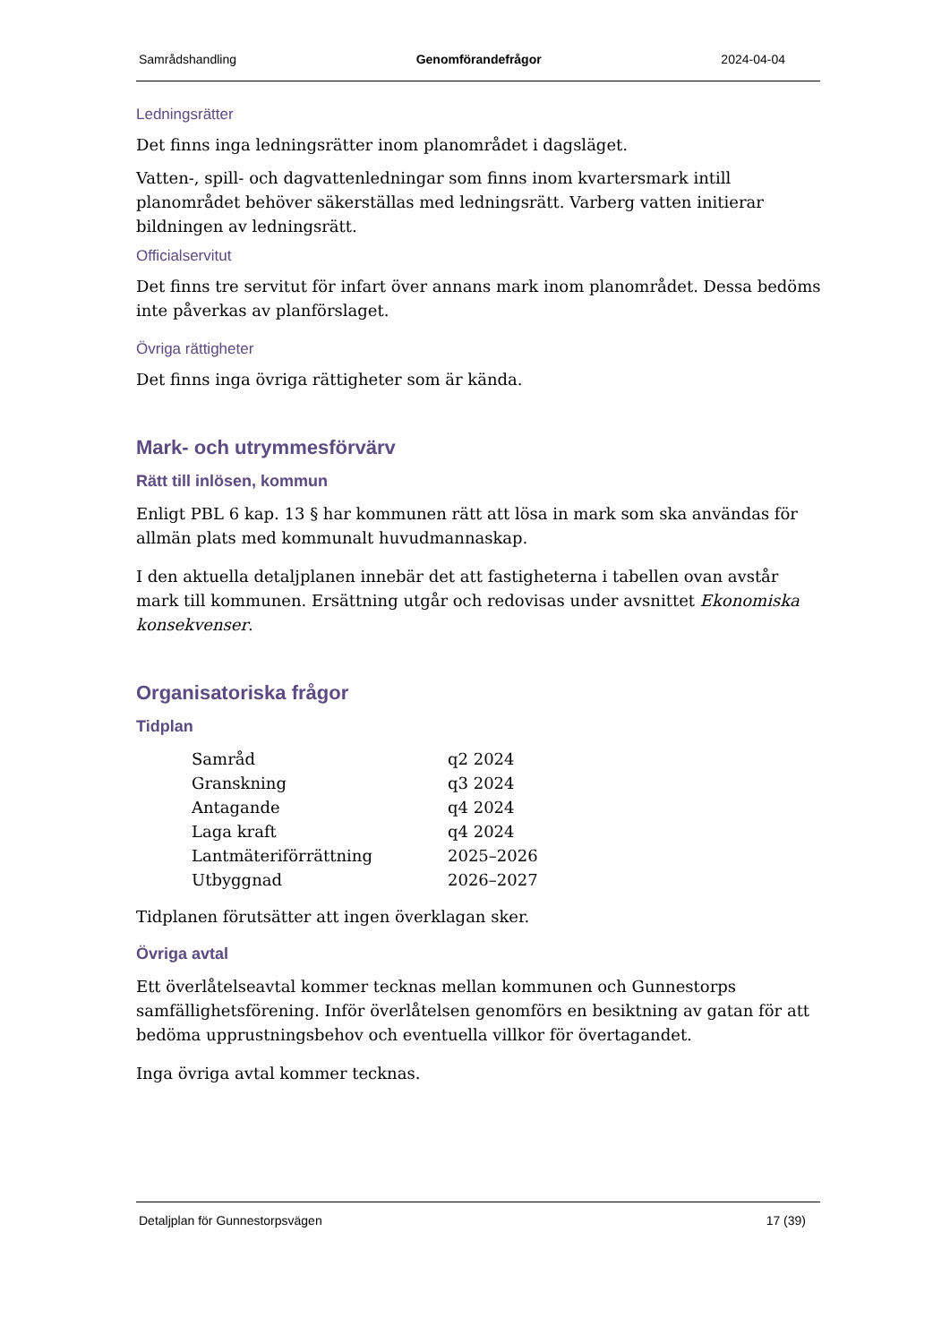Samrådshandling Genomförandefrågor 2024-04-04
Ledningsrätter
Det finns inga ledningsrätter inom planområdet i dagsläget.
Vatten-, spill- och dagvattenledningar som finns inom kvartersmark intill planområdet behöver säkerställas med ledningsrätt. Varberg vatten initierar bildningen av ledningsrätt.
Officialservitut
Det finns tre servitut för infart över annans mark inom planområdet. Dessa bedöms inte påverkas av planförslaget.
Övriga rättigheter
Det finns inga övriga rättigheter som är kända.
Mark- och utrymmesförvärv
Rätt till inlösen, kommun
Enligt PBL 6 kap. 13 § har kommunen rätt att lösa in mark som ska användas för allmän plats med kommunalt huvudmannaskap.
I den aktuella detaljplanen innebär det att fastigheterna i tabellen ovan avstår mark till kommunen. Ersättning utgår och redovisas under avsnittet Ekonomiska konsekvenser.
Organisatoriska frågor
Tidplan
| Samråd | q2 2024 |
| Granskning | q3 2024 |
| Antagande | q4 2024 |
| Laga kraft | q4 2024 |
| Lantmäteriförrättning | 2025–2026 |
| Utbyggnad | 2026–2027 |
Tidplanen förutsätter att ingen överklagan sker.
Övriga avtal
Ett överlåtelseavtal kommer tecknas mellan kommunen och Gunnestorps samfällighetsförening. Inför överlåtelsen genomförs en besiktning av gatan för att bedöma upprustningsbehov och eventuella villkor för övertagandet.
Inga övriga avtal kommer tecknas.
Detaljplan för Gunnestorpsvägen 17 (39)